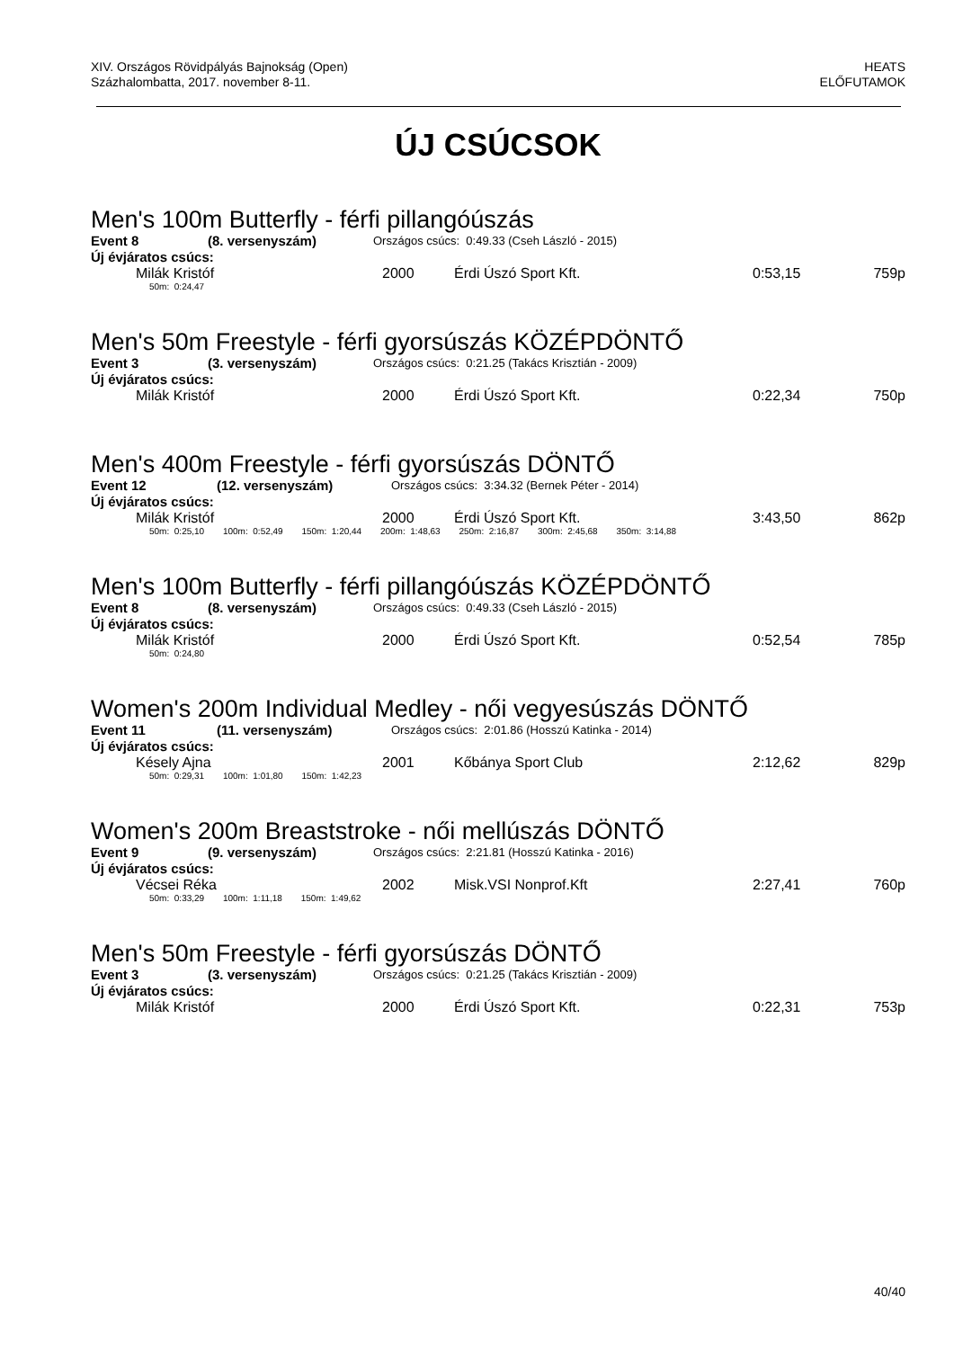XIV. Országos Rövidpályás Bajnokság (Open)
Százhalombatta, 2017. november 8-11.
HEATS
ELŐFUTAMOK
ÚJ CSÚCSOK
Men's 100m Butterfly - férfi pillangóúszás
Event 8 (8. versenyszám) Országos csúcs: 0:49.33 (Cseh László - 2015)
Új évjáratos csúcs:
| Milák Kristóf | 2000 | Érdi Úszó Sport Kft. | 0:53,15 | 759p |
50m: 0:24,47
Men's 50m Freestyle - férfi gyorsúszás KÖZÉPDÖNTŐ
Event 3 (3. versenyszám) Országos csúcs: 0:21.25 (Takács Krisztián - 2009)
Új évjáratos csúcs:
| Milák Kristóf | 2000 | Érdi Úszó Sport Kft. | 0:22,34 | 750p |
Men's 400m Freestyle - férfi gyorsúszás DÖNTŐ
Event 12 (12. versenyszám) Országos csúcs: 3:34.32 (Bernek Péter - 2014)
Új évjáratos csúcs:
| Milák Kristóf | 2000 | Érdi Úszó Sport Kft. | 3:43,50 | 862p |
50m: 0:25,10 100m: 0:52,49 150m: 1:20,44 200m: 1:48,63 250m: 2:16,87 300m: 2:45,68 350m: 3:14,88
Men's 100m Butterfly - férfi pillangóúszás KÖZÉPDÖNTŐ
Event 8 (8. versenyszám) Országos csúcs: 0:49.33 (Cseh László - 2015)
Új évjáratos csúcs:
| Milák Kristóf | 2000 | Érdi Úszó Sport Kft. | 0:52,54 | 785p |
50m: 0:24,80
Women's 200m Individual Medley - női vegyesúszás DÖNTŐ
Event 11 (11. versenyszám) Országos csúcs: 2:01.86 (Hosszú Katinka - 2014)
Új évjáratos csúcs:
| Késely Ajna | 2001 | Kőbánya Sport Club | 2:12,62 | 829p |
50m: 0:29,31 100m: 1:01,80 150m: 1:42,23
Women's 200m Breaststroke - női mellúszás DÖNTŐ
Event 9 (9. versenyszám) Országos csúcs: 2:21.81 (Hosszú Katinka - 2016)
Új évjáratos csúcs:
| Vécsei Réka | 2002 | Misk.VSI Nonprof.Kft | 2:27,41 | 760p |
50m: 0:33,29 100m: 1:11,18 150m: 1:49,62
Men's 50m Freestyle - férfi gyorsúszás DÖNTŐ
Event 3 (3. versenyszám) Országos csúcs: 0:21.25 (Takács Krisztián - 2009)
Új évjáratos csúcs:
| Milák Kristóf | 2000 | Érdi Úszó Sport Kft. | 0:22,31 | 753p |
40/40